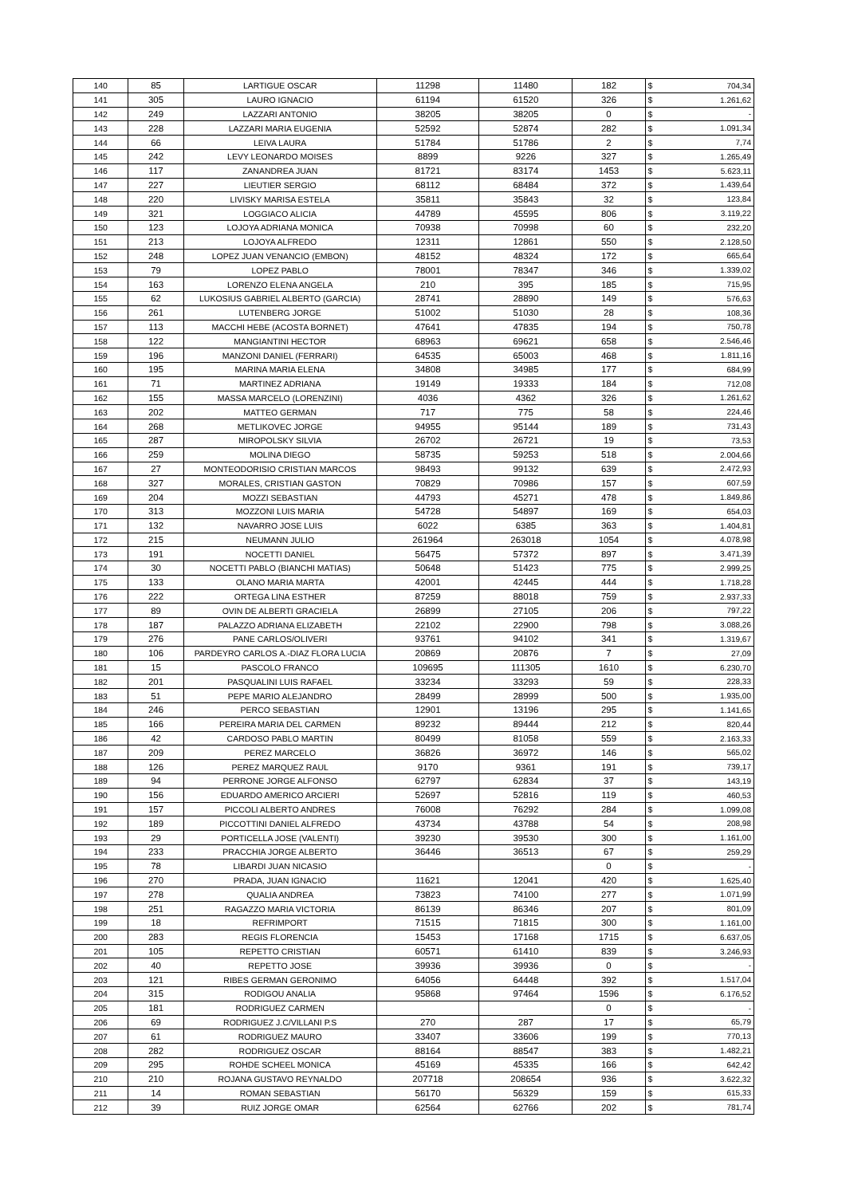| 140 | 85 | LARTIGUE OSCAR | 11298 | 11480 | 182 | $ | 704,34 |
| 141 | 305 | LAURO IGNACIO | 61194 | 61520 | 326 | $ | 1.261,62 |
| 142 | 249 | LAZZARI ANTONIO | 38205 | 38205 | 0 | $ | - |
| 143 | 228 | LAZZARI MARIA EUGENIA | 52592 | 52874 | 282 | $ | 1.091,34 |
| 144 | 66 | LEIVA LAURA | 51784 | 51786 | 2 | $ | 7,74 |
| 145 | 242 | LEVY LEONARDO MOISES | 8899 | 9226 | 327 | $ | 1.265,49 |
| 146 | 117 | ZANANDREA JUAN | 81721 | 83174 | 1453 | $ | 5.623,11 |
| 147 | 227 | LIEUTIER SERGIO | 68112 | 68484 | 372 | $ | 1.439,64 |
| 148 | 220 | LIVISKY MARISA ESTELA | 35811 | 35843 | 32 | $ | 123,84 |
| 149 | 321 | LOGGIACO ALICIA | 44789 | 45595 | 806 | $ | 3.119,22 |
| 150 | 123 | LOJOYA ADRIANA MONICA | 70938 | 70998 | 60 | $ | 232,20 |
| 151 | 213 | LOJOYA ALFREDO | 12311 | 12861 | 550 | $ | 2.128,50 |
| 152 | 248 | LOPEZ JUAN VENANCIO (EMBON) | 48152 | 48324 | 172 | $ | 665,64 |
| 153 | 79 | LOPEZ PABLO | 78001 | 78347 | 346 | $ | 1.339,02 |
| 154 | 163 | LORENZO ELENA ANGELA | 210 | 395 | 185 | $ | 715,95 |
| 155 | 62 | LUKOSIUS GABRIEL ALBERTO (GARCIA) | 28741 | 28890 | 149 | $ | 576,63 |
| 156 | 261 | LUTENBERG JORGE | 51002 | 51030 | 28 | $ | 108,36 |
| 157 | 113 | MACCHI HEBE (ACOSTA BORNET) | 47641 | 47835 | 194 | $ | 750,78 |
| 158 | 122 | MANGIANTINI HECTOR | 68963 | 69621 | 658 | $ | 2.546,46 |
| 159 | 196 | MANZONI DANIEL (FERRARI) | 64535 | 65003 | 468 | $ | 1.811,16 |
| 160 | 195 | MARINA MARIA ELENA | 34808 | 34985 | 177 | $ | 684,99 |
| 161 | 71 | MARTINEZ ADRIANA | 19149 | 19333 | 184 | $ | 712,08 |
| 162 | 155 | MASSA MARCELO (LORENZINI) | 4036 | 4362 | 326 | $ | 1.261,62 |
| 163 | 202 | MATTEO GERMAN | 717 | 775 | 58 | $ | 224,46 |
| 164 | 268 | METLIKOVEC JORGE | 94955 | 95144 | 189 | $ | 731,43 |
| 165 | 287 | MIROPOLSKY SILVIA | 26702 | 26721 | 19 | $ | 73,53 |
| 166 | 259 | MOLINA DIEGO | 58735 | 59253 | 518 | $ | 2.004,66 |
| 167 | 27 | MONTEODORISIO CRISTIAN MARCOS | 98493 | 99132 | 639 | $ | 2.472,93 |
| 168 | 327 | MORALES, CRISTIAN GASTON | 70829 | 70986 | 157 | $ | 607,59 |
| 169 | 204 | MOZZI SEBASTIAN | 44793 | 45271 | 478 | $ | 1.849,86 |
| 170 | 313 | MOZZONI LUIS MARIA | 54728 | 54897 | 169 | $ | 654,03 |
| 171 | 132 | NAVARRO JOSE LUIS | 6022 | 6385 | 363 | $ | 1.404,81 |
| 172 | 215 | NEUMANN JULIO | 261964 | 263018 | 1054 | $ | 4.078,98 |
| 173 | 191 | NOCETTI DANIEL | 56475 | 57372 | 897 | $ | 3.471,39 |
| 174 | 30 | NOCETTI PABLO (BIANCHI MATIAS) | 50648 | 51423 | 775 | $ | 2.999,25 |
| 175 | 133 | OLANO MARIA MARTA | 42001 | 42445 | 444 | $ | 1.718,28 |
| 176 | 222 | ORTEGA LINA ESTHER | 87259 | 88018 | 759 | $ | 2.937,33 |
| 177 | 89 | OVIN DE ALBERTI GRACIELA | 26899 | 27105 | 206 | $ | 797,22 |
| 178 | 187 | PALAZZO ADRIANA ELIZABETH | 22102 | 22900 | 798 | $ | 3.088,26 |
| 179 | 276 | PANE CARLOS/OLIVERI | 93761 | 94102 | 341 | $ | 1.319,67 |
| 180 | 106 | PARDEYRO CARLOS A.-DIAZ FLORA LUCIA | 20869 | 20876 | 7 | $ | 27,09 |
| 181 | 15 | PASCOLO FRANCO | 109695 | 111305 | 1610 | $ | 6.230,70 |
| 182 | 201 | PASQUALINI LUIS RAFAEL | 33234 | 33293 | 59 | $ | 228,33 |
| 183 | 51 | PEPE MARIO ALEJANDRO | 28499 | 28999 | 500 | $ | 1.935,00 |
| 184 | 246 | PERCO SEBASTIAN | 12901 | 13196 | 295 | $ | 1.141,65 |
| 185 | 166 | PEREIRA MARIA DEL CARMEN | 89232 | 89444 | 212 | $ | 820,44 |
| 186 | 42 | CARDOSO PABLO MARTIN | 80499 | 81058 | 559 | $ | 2.163,33 |
| 187 | 209 | PEREZ MARCELO | 36826 | 36972 | 146 | $ | 565,02 |
| 188 | 126 | PEREZ MARQUEZ RAUL | 9170 | 9361 | 191 | $ | 739,17 |
| 189 | 94 | PERRONE JORGE ALFONSO | 62797 | 62834 | 37 | $ | 143,19 |
| 190 | 156 | EDUARDO AMERICO ARCIERI | 52697 | 52816 | 119 | $ | 460,53 |
| 191 | 157 | PICCOLI ALBERTO ANDRES | 76008 | 76292 | 284 | $ | 1.099,08 |
| 192 | 189 | PICCOTTINI DANIEL ALFREDO | 43734 | 43788 | 54 | $ | 208,98 |
| 193 | 29 | PORTICELLA JOSE (VALENTI) | 39230 | 39530 | 300 | $ | 1.161,00 |
| 194 | 233 | PRACCHIA JORGE ALBERTO | 36446 | 36513 | 67 | $ | 259,29 |
| 195 | 78 | LIBARDI JUAN NICASIO | | | 0 | $ | - |
| 196 | 270 | PRADA, JUAN IGNACIO | 11621 | 12041 | 420 | $ | 1.625,40 |
| 197 | 278 | QUALIA ANDREA | 73823 | 74100 | 277 | $ | 1.071,99 |
| 198 | 251 | RAGAZZO MARIA VICTORIA | 86139 | 86346 | 207 | $ | 801,09 |
| 199 | 18 | REFRIMPORT | 71515 | 71815 | 300 | $ | 1.161,00 |
| 200 | 283 | REGIS FLORENCIA | 15453 | 17168 | 1715 | $ | 6.637,05 |
| 201 | 105 | REPETTO CRISTIAN | 60571 | 61410 | 839 | $ | 3.246,93 |
| 202 | 40 | REPETTO JOSE | 39936 | 39936 | 0 | $ | - |
| 203 | 121 | RIBES GERMAN GERONIMO | 64056 | 64448 | 392 | $ | 1.517,04 |
| 204 | 315 | RODIGOU ANALIA | 95868 | 97464 | 1596 | $ | 6.176,52 |
| 205 | 181 | RODRIGUEZ CARMEN | | | 0 | $ | - |
| 206 | 69 | RODRIGUEZ J.C/VILLANI P.S | 270 | 287 | 17 | $ | 65,79 |
| 207 | 61 | RODRIGUEZ MAURO | 33407 | 33606 | 199 | $ | 770,13 |
| 208 | 282 | RODRIGUEZ OSCAR | 88164 | 88547 | 383 | $ | 1.482,21 |
| 209 | 295 | ROHDE SCHEEL MONICA | 45169 | 45335 | 166 | $ | 642,42 |
| 210 | 210 | ROJANA GUSTAVO REYNALDO | 207718 | 208654 | 936 | $ | 3.622,32 |
| 211 | 14 | ROMAN SEBASTIAN | 56170 | 56329 | 159 | $ | 615,33 |
| 212 | 39 | RUIZ JORGE OMAR | 62564 | 62766 | 202 | $ | 781,74 |